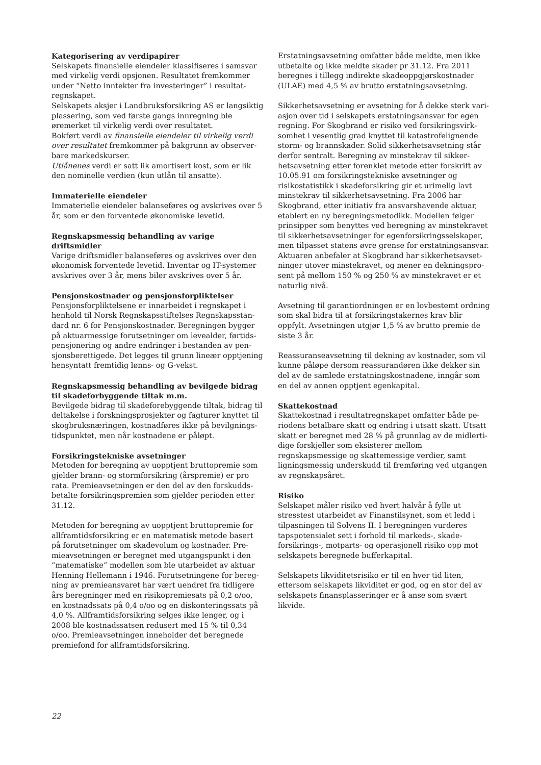Kategorisering av verdipapirer
Selskapets finansielle eiendeler klassifiseres i samsvar med virkelig verdi opsjonen. Resultatet fremkommer under “Netto inntekter fra investeringer” i resultat­regnskapet.
Selskapets aksjer i Landbruksforsikring AS er langsiktig plassering, som ved første gangs innregning ble øremer­ket til virkelig verdi over resultatet.
Bokført verdi av finansielle eiendeler til virkelig verdi over resultatet fremkommer på bakgrunn av observer­bare markedskurser.
Utlånenes verdi er satt lik amortisert kost, som er lik den nominelle verdien (kun utlån til ansatte).
Immaterielle eiendeler
Immaterielle eiendeler balanseføres og avskrives over 5 år, som er den forventede økonomiske levetid.
Regnskapsmessig behandling av varige driftsmidler
Varige driftsmidler balanseføres og avskrives over den økonomisk forventede levetid. Inventar og IT-systemer avskrives over 3 år, mens biler avskrives over 5 år.
Pensjonskostnader og pensjonsforpliktelser
Pensjonsforpliktelsene er innarbeidet i regnskapet i henhold til Norsk Regnskapsstiftelses Regnskapsstan­dard nr. 6 for Pensjonskostnader. Beregningen bygger på aktuarmessige forutsetninger om levealder, førtids­pensjonering og andre endringer i bestanden av pen­sjonsberettigede. Det legges til grunn lineær opptjening hensyntatt fremtidig lønns- og G-vekst.
Regnskapsmessig behandling av bevilgede bidrag til skadeforbyggende tiltak m.m.
Bevilgede bidrag til skadeforebyggende tiltak, bidrag til deltakelse i forskningsprosjekter og fagturer knyttet til skogbruksnæringen, kostnadføres ikke på bevilgnings­tidspunktet, men når kostnadene er påløpt.
Forsikringstekniske avsetninger
Metoden for beregning av uopptjent bruttopremie som gjelder brann- og stormforsikring (årspremie) er pro rata. Premieavsetningen er den del av den forskudds­betalte forsikringspremien som gjelder perioden etter 31.12.
Metoden for beregning av uopptjent bruttopremie for allframtidsforsikring er en matematisk metode basert på forutsetninger om skadevolum og kostnader. Pre­mieavsetningen er beregnet med utgangspunkt i den “matematiske” modellen som ble utarbeidet av aktuar Henning Hellemann i 1946. Forutsetningene for bereg­ning av premieansvaret har vært uendret fra tidligere års beregninger med en risikopremiesats på 0,2 o/oo, en kostnadssats på 0,4 o/oo og en diskonteringssats på 4,0 %. Allframtidsforsikring selges ikke lenger, og i 2008 ble kostnadssatsen redusert med 15 % til 0,34 o/oo. Premieavsetningen inneholder det beregnede premie­fond for allframtidsforsikring.
Erstatningsavsetning omfatter både meldte, men ikke utbetalte og ikke meldte skader pr 31.12. Fra 2011 beregnes i tillegg indirekte skadeoppgjørskostnader (ULAE) med 4,5 % av brutto erstatningsavsetning.
Sikkerhetsavsetning er avsetning for å dekke sterk vari­asjon over tid i selskapets erstatningsansvar for egen regning. For Skogbrand er risiko ved forsikringsvirk­somhet i vesentlig grad knyttet til katastrofelignende storm- og brannskader. Solid sikkerhetsavsetning står derfor sentralt. Beregning av minstekrav til sikker­hetsavsetning etter forenklet metode etter forskrift av 10.05.91 om forsikringstekniske avsetninger og risikostatistikk i skadeforsikring gir et urimelig lavt minstekrav til sikkerhetsavsetning. Fra 2006 har Skogbrand, etter initiativ fra ansvarshavende aktuar, etablert en ny beregningsmetodikk. Modellen følger prinsipper som benyttes ved beregning av minstekravet til sikkerhetsavsetninger for egenforsikringsselskaper, men tilpasset statens øvre grense for erstatningsansvar. Aktuaren anbefaler at Skogbrand har sikkerhetsavset­ninger utover minstekravet, og mener en dekningspro­sent på mellom 150 % og 250 % av minstekravet er et naturlig nivå.
Avsetning til garantiordningen er en lovbestemt ord­ning som skal bidra til at forsikringstakernes krav blir oppfylt. Avsetningen utgjør 1,5 % av brutto premie de siste 3 år.
Reassuranseavsetning til dekning av kostnader, som vil kunne påløpe dersom reassurandøren ikke dekker sin del av de samlede erstatningskostnadene, inngår som en del av annen opptjent egenkapital.
Skattekostnad
Skattekostnad i resultatregnskapet omfatter både pe­riodens betalbare skatt og endring i utsatt skatt. Utsatt skatt er beregnet med 28 % på grunnlag av de midlerti­dige forskjeller som eksisterer mellom regnskapsmessige og skattemessige verdier, samt ligningsmessig under­skudd til fremføring ved utgangen av regnskapsåret.
Risiko
Selskapet måler risiko ved hvert halvår å fylle ut stresstest utarbeidet av Finanstilsynet, som et ledd i tilpasningen til Solvens II. I beregningen vurderes tapspotensialet sett i forhold til markeds-, skade­forsikrings-, motparts- og operasjonell risiko opp mot selskapets beregnede bufferkapital.
Selskapets likviditetsrisiko er til en hver tid liten, ettersom selskapets likviditet er god, og en stor del av selskapets finansplasseringer er å anse som svært likvide.
22